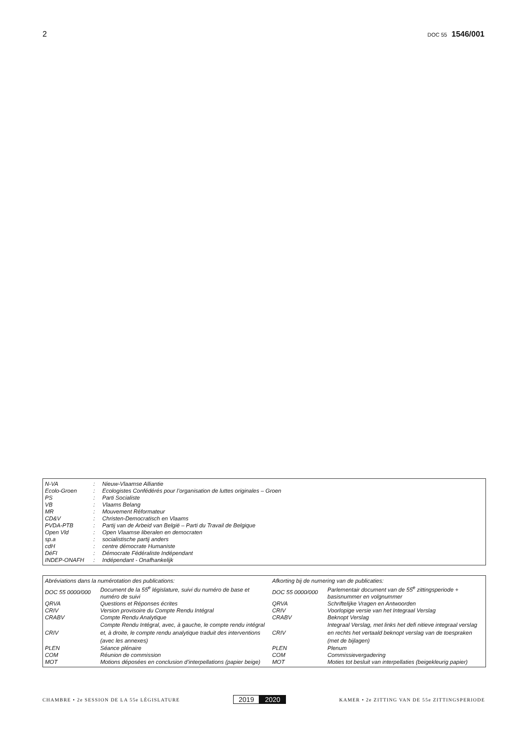2 DOC 55 1546/001
| N-VA | : | Nieuw-Vlaamse Alliantie |
| Ecolo-Groen | : | Ecologistes Confédérés pour l’organisation de luttes originales – Groen |
| PS | : | Parti Socialiste |
| VB | : | Vlaams Belang |
| MR | : | Mouvement Réformateur |
| CD&V | : | Christen-Democratisch en Vlaams |
| PVDA-PTB | : | Partij van de Arbeid van België – Parti du Travail de Belgique |
| Open Vld | : | Open Vlaamse liberalen en democraten |
| sp.a | : | socialistische partij anders |
| cdH | : | centre démocrate Humaniste |
| DéFI | : | Démocrate Fédéraliste Indépendant |
| INDEP-ONAFH | : | Indépendant - Onafhankelijk |
| Abréviations dans la numérotation des publications: | | Afkorting bij de numering van de publicaties: | |
| DOC 55 0000/000 | Document de la 55<sup>e</sup> législature, suivi du numéro de base et numéro de suivi | DOC 55 0000/000 | Parlementair document van de 55<sup>e</sup> zittingsperiode + basisnummer en volgnummer |
| QRVA | Questions et Réponses écrites | QRVA | Schriftelijke Vragen en Antwoorden |
| CRIV | Version provisoire du Compte Rendu Intégral | CRIV | Voorlopige versie van het Integraal Verslag |
| CRABV | Compte Rendu Analytique | CRABV | Beknopt Verslag |
| CRIV | Compte Rendu Intégral, avec, à gauche, le compte rendu intégral et, à droite, le compte rendu analytique traduit des interventions (avec les annexes) | CRIV | Integraal Verslag, met links het defi nitieve integraal verslag en rechts het vertaald beknopt verslag van de toespraken (met de bijlagen) |
| PLEN | Séance plénaire | PLEN | Plenum |
| COM | Réunion de commission | COM | Commissievergadering |
| MOT | Motions déposées en conclusion d’interpellations (papier beige) | MOT | Moties tot besluit van interpellaties (beigekleurig papier) |
CHAMBRE • 2e SESSION DE LA 55e LÉGISLATURE 2019 2020 KAMER • 2e ZITTING VAN DE 55e ZITTINGSPERIODE